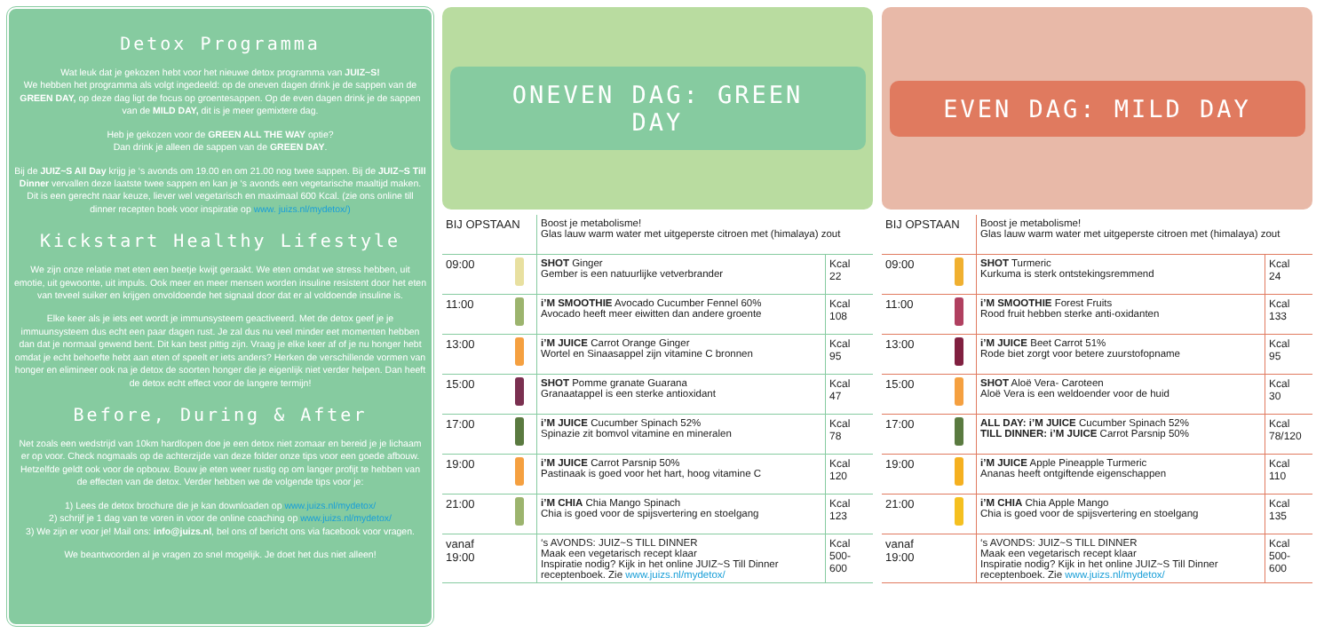Detox Programma
Wat leuk dat je gekozen hebt voor het nieuwe detox programma van JUIZ~S!
We hebben het programma als volgt ingedeeld: op de oneven dagen drink je de sappen van de GREEN DAY, op deze dag ligt de focus op groentesappen. Op de even dagen drink je de sappen van de MILD DAY, dit is je meer gemixtere dag.
Heb je gekozen voor de GREEN ALL THE WAY optie?
Dan drink je alleen de sappen van de GREEN DAY.
Bij de JUIZ~S All Day krijg je ‘s avonds om 19.00 en om 21.00 nog twee sappen. Bij de JUIZ~S Till Dinner vervallen deze laatste twee sappen en kan je ‘s avonds een vegetarische maaltijd maken. Dit is een gerecht naar keuze, liever wel vegetarisch en maximaal 600 Kcal. (zie ons online till dinner recepten boek voor inspiratie op www. juizs.nl/mydetox/)
Kickstart Healthy Lifestyle
We zijn onze relatie met eten een beetje kwijt geraakt. We eten omdat we stress hebben, uit emotie, uit gewoonte, uit impuls. Ook meer en meer mensen worden insuline resistent door het eten van teveel suiker en krijgen onvoldoende het signaal door dat er al voldoende insuline is.
Elke keer als je iets eet wordt je immunsysteem geactiveerd. Met de detox geef je je immuunsysteem dus echt een paar dagen rust. Je zal dus nu veel minder eet momenten hebben dan dat je normaal gewend bent. Dit kan best pittig zijn. Vraag je elke keer af of je nu honger hebt omdat je echt behoefte hebt aan eten of speelt er iets anders? Herken de verschillende vormen van honger en elimineer ook na je detox de soorten honger die je eigenlijk niet verder helpen. Dan heeft de detox echt effect voor de langere termijn!
Before, During & After
Net zoals een wedstrijd van 10km hardlopen doe je een detox niet zomaar en bereid je je lichaam er op voor. Check nogmaals op de achterzijde van deze folder onze tips voor een goede afbouw. Hetzelfde geldt ook voor de opbouw. Bouw je eten weer rustig op om langer profijt te hebben van de effecten van de detox. Verder hebben we de volgende tips voor je:
1) Lees de detox brochure die je kan downloaden op www.juizs.nl/mydetox/
2) schrijf je 1 dag van te voren in voor de online coaching op www.juizs.nl/mydetox/
3) We zijn er voor je! Mail ons: info@juizs.nl, bel ons of bericht ons via facebook voor vragen.
We beantwoorden al je vragen zo snel mogelijk. Je doet het dus niet alleen!
ONEVEN DAG: GREEN DAY
| BIJ OPSTAAN | | Boost je metabolisme! Glas lauw warm water met uitgeperste citroen met (himalaya) zout | |
| 09:00 | | SHOT Ginger Gember is een natuurlijke vetverbrander | Kcal 22 |
| 11:00 | | i’M SMOOTHIE Avocado Cucumber Fennel 60% Avocado heeft meer eiwitten dan andere groente | Kcal 108 |
| 13:00 | | i’M JUICE Carrot Orange Ginger Wortel en Sinaasappel zijn vitamine C bronnen | Kcal 95 |
| 15:00 | | SHOT Pomme granate Guarana Granaatappel is een sterke antioxidant | Kcal 47 |
| 17:00 | | i’M JUICE Cucumber Spinach 52% Spinazie zit bomvol vitamine en mineralen | Kcal 78 |
| 19:00 | | i’M JUICE Carrot Parsnip 50% Pastinaak is goed voor het hart, hoog vitamine C | Kcal 120 |
| 21:00 | | i’M CHIA Chia Mango Spinach Chia is goed voor de spijsvertering en stoelgang | Kcal 123 |
| vanaf 19:00 | | ‘s AVONDS: JUIZ~S TILL DINNER Maak een vegetarisch recept klaar Inspiratie nodig? Kijk in het online JUIZ~S Till Dinner receptenboek. Zie www.juizs.nl/mydetox/ | Kcal 500- 600 |
EVEN DAG: MILD DAY
| BIJ OPSTAAN | | Boost je metabolisme! Glas lauw warm water met uitgeperste citroen met (himalaya) zout | |
| 09:00 | | SHOT Turmeric Kurkuma is sterk ontstekingsremmend | Kcal 24 |
| 11:00 | | i’M SMOOTHIE Forest Fruits Rood fruit hebben sterke anti-oxidanten | Kcal 133 |
| 13:00 | | i’M JUICE Beet Carrot 51% Rode biet zorgt voor betere zuurstofopname | Kcal 95 |
| 15:00 | | SHOT Aloë Vera- Caroteen Aloë Vera is een weldoender voor de huid | Kcal 30 |
| 17:00 | | ALL DAY: i’M JUICE Cucumber Spinach 52% TILL DINNER: i’M JUICE Carrot Parsnip 50% | Kcal 78/120 |
| 19:00 | | i’M JUICE Apple Pineapple Turmeric Ananas heeft ontgiftende eigenschappen | Kcal 110 |
| 21:00 | | i’M CHIA Chia Apple Mango Chia is goed voor de spijsvertering en stoelgang | Kcal 135 |
| vanaf 19:00 | | ‘s AVONDS: JUIZ~S TILL DINNER Maak een vegetarisch recept klaar Inspiratie nodig? Kijk in het online JUIZ~S Till Dinner receptenboek. Zie www.juizs.nl/mydetox/ | Kcal 500- 600 |